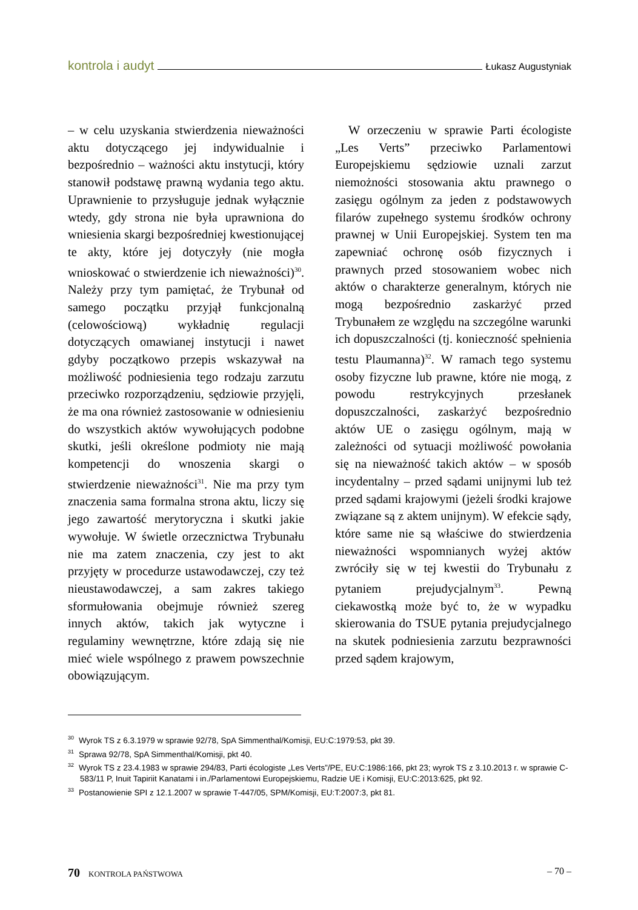kontrola i audyt Łukasz Augustyniak
– w celu uzyskania stwierdzenia nieważności aktu dotyczącego jej indywidualnie i bezpośrednio – ważności aktu instytucji, który stanowił podstawę prawną wydania tego aktu. Uprawnienie to przysługuje jednak wyłącznie wtedy, gdy strona nie była uprawniona do wniesienia skargi bezpośredniej kwestionującej te akty, które jej dotyczyły (nie mogła wnioskować o stwierdzenie ich nieważności)<sup>30</sup>. Należy przy tym pamiętać, że Trybunał od samego początku przyjął funkcjonalną (celowościową) wykładnię regulacji dotyczących omawianej instytucji i nawet gdyby początkowo przepis wskazywał na możliwość podniesienia tego rodzaju zarzutu przeciwko rozporządzeniu, sędziowie przyjęli, że ma ona również zastosowanie w odniesieniu do wszystkich aktów wywołujących podobne skutki, jeśli określone podmioty nie mają kompetencji do wnoszenia skargi o stwierdzenie nieważności<sup>31</sup>. Nie ma przy tym znaczenia sama formalna strona aktu, liczy się jego zawartość merytoryczna i skutki jakie wywołuje. W świetle orzecznictwa Trybunału nie ma zatem znaczenia, czy jest to akt przyjęty w procedurze ustawodawczej, czy też nieustawodawczej, a sam zakres takiego sformułowania obejmuje również szereg innych aktów, takich jak wytyczne i regulaminy wewnętrzne, które zdają się nie mieć wiele wspólnego z prawem powszechnie obowiązującym.
W orzeczeniu w sprawie Parti écologiste „Les Verts” przeciwko Parlamentowi Europejskiemu sędziowie uznali zarzut niemożności stosowania aktu prawnego o zasięgu ogólnym za jeden z podstawowych filarów zupełnego systemu środków ochrony prawnej w Unii Europejskiej. System ten ma zapewniać ochronę osób fizycznych i prawnych przed stosowaniem wobec nich aktów o charakterze generalnym, których nie mogą bezpośrednio zaskarżyć przed Trybunałem ze względu na szczególne warunki ich dopuszczalności (tj. konieczność spełnienia testu Plaumanna)<sup>32</sup>. W ramach tego systemu osoby fizyczne lub prawne, które nie mogą, z powodu restrykcyjnych przesłanek dopuszczalności, zaskarżyć bezpośrednio aktów UE o zasięgu ogólnym, mają w zależności od sytuacji możliwość powołania się na nieważność takich aktów – w sposób incydentalny – przed sądami unijnymi lub też przed sądami krajowymi (jeżeli środki krajowe związane są z aktem unijnym). W efekcie sądy, które same nie są właściwe do stwierdzenia nieważności wspomnianych wyżej aktów zwróciły się w tej kwestii do Trybunału z pytaniem prejudycjalnym<sup>33</sup>. Pewną ciekawostką może być to, że w wypadku skierowania do TSUE pytania prejudycjalnego na skutek podniesienia zarzutu bezprawności przed sądem krajowym,
<sup>30</sup> Wyrok TS z 6.3.1979 w sprawie 92/78, SpA Simmenthal/Komisji, EU:C:1979:53, pkt 39.
<sup>31</sup> Sprawa 92/78, SpA Simmenthal/Komisji, pkt 40.
<sup>32</sup> Wyrok TS z 23.4.1983 w sprawie 294/83, Parti écologiste „Les Verts”/PE, EU:C:1986:166, pkt 23; wyrok TS z 3.10.2013 r. w sprawie C-583/11 P, Inuit Tapiriit Kanatami i in./Parlamentowi Europejskiemu, Radzie UE i Komisji, EU:C:2013:625, pkt 92.
<sup>33</sup> Postanowienie SPI z 12.1.2007 w sprawie T-447/05, SPM/Komisji, EU:T:2007:3, pkt 81.
70 KONTROLA PAŃSTWOWA – 70 –